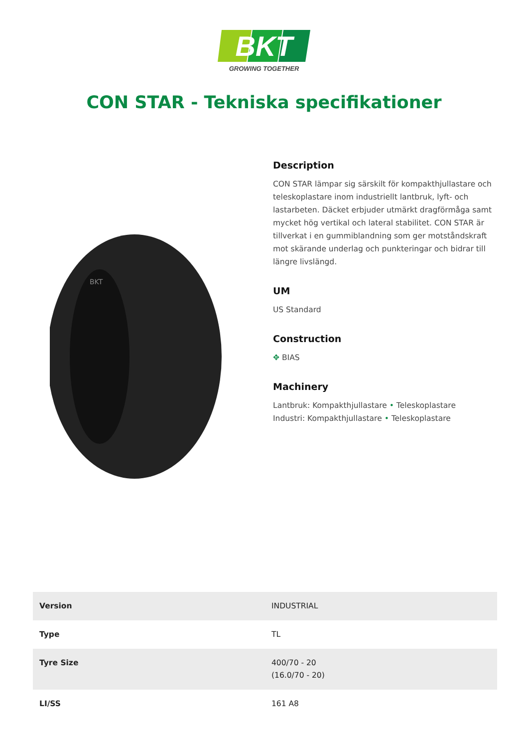BKT
GROWING TOGETHER
CON STAR - Tekniska specifikationer
BKT
Description
CON STAR lämpar sig särskilt för kompakthjullastare och teleskoplastare inom industriellt lantbruk, lyft- och lastarbeten. Däcket erbjuder utmärkt dragförmåga samt mycket hög vertikal och lateral stabilitet. CON STAR är tillverkat i en gummiblandning som ger motståndskraft mot skärande underlag och punkteringar och bidrar till längre livslängd.
UM
US Standard
Construction
✥ BIAS
Machinery
Lantbruk: Kompakthjullastare • Teleskoplastare
Industri: Kompakthjullastare • Teleskoplastare
| Version | INDUSTRIAL |
| Type | TL |
| Tyre Size | 400/70 - 20 (16.0/70 - 20) |
| LI/SS | 161 A8 |